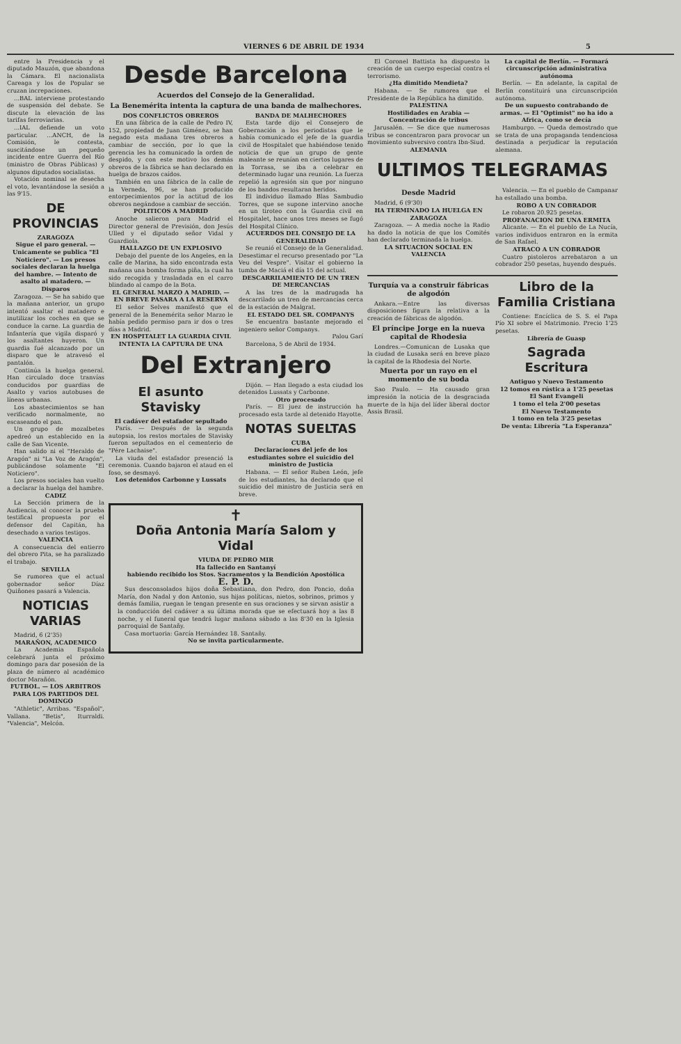VIERNES 6 DE ABRIL DE 1934 5
entre la Presidencia y el diputado Mauzón, que abandona la Cámara. El nacionalista Careaga y los de Popular se cruzan increpaciones.
...BAL interviene protestando de suspensión del debate. Se discute la elevación de las tarifas ferroviarias.
...IAL defiende un voto particular. ...ANCH, de la Comisión, le contesta, suscitándose un pequeño incidente entre Guerra del Río (ministro de Obras Públicas) y algunos diputados socialistas.
Votación nominal se desecha el voto, levantándose la sesión a las 9'15.
DE PROVINCIAS
ZARAGOZA
Sigue el paro general. — Unicamente se publica "El Noticiero". — Los presos sociales declaran la huelga del hambre. — Intento de asalto al matadero. — Disparos
Zaragoza. — Se ha sabido que la mañana anterior, un grupo intentó asaltar el matadero e inutilizar los coches en que se conduce la carne. La guardia de Infantería que vigila disparó y los asaltantes huyeron. Un guardia fué alcanzado por un disparo que le atravesó el pantalón.
Continúa la huelga general. Han circulado doce tranvías conducidos por guardias de Asalto y varios autobuses de líneas urbanas.
Los abastecimientos se han verificado normalmente, no escaseando el pan.
Un grupo de mozalbetes apedreó un establecido en la calle de San Vicente.
Han salido ni el "Heraldo de Aragón" ni "La Voz de Aragón", publicándose solamente "El Noticiero".
Los presos sociales han vuelto a declarar la huelga del hambre.
CADIZ
La Sección primera de la Audiencia, al conocer la prueba testifical propuesta por el defensor del Capitán, ha desechado a varios testigos.
VALENCIA
A consecuencia del entierro del obrero Pita, se ha paralizado el trabajo.
SEVILLA
Se rumorea que el actual gobernador señor Díaz Quiñones pasará a Valencia.
NOTICIAS VARIAS
Madrid, 6 (2'35)
MARAÑON, ACADEMICO
La Academia Española celebrará junta el próximo domingo para dar posesión de la plaza de número al académico doctor Marañón.
FUTBOL. — LOS ARBITROS PARA LOS PARTIDOS DEL DOMINGO
"Athletic", Arribas. "Español", Vallana. "Betis", Iturraldi. "Valencia", Melcón.
Desde Barcelona
Acuerdos del Consejo de la Generalidad.
La Benemérita intenta la captura de una banda de malhechores.
DOS CONFLICTOS OBREROS
En una fábrica de la calle de Pedro IV, 152, propiedad de Juan Giménez, se han negado esta mañana tres obreros a cambiar de sección, por lo que la gerencia les ha comunicado la orden de despido, y con este motivo los demás obreros de la fábrica se han declarado en huelga de brazos caídos.
También en una fábrica de la calle de la Verneda, 96, se han producido entorpecimientos por la actitud de los obreros negándose a cambiar de sección.
POLITICOS A MADRID
Anoche salieron para Madrid el Director general de Previsión, don Jesús Ulled y el diputado señor Vidal y Guardiola.
HALLAZGO DE UN EXPLOSIVO
Debajo del puente de los Angeles, en la calle de Marina, ha sido encontrada esta mañana una bomba forma piña, la cual ha sido recogida y trasladada en el carro blindado al campo de la Bota.
EL GENERAL MARZO A MADRID. — EN BREVE PASARA A LA RESERVA
El señor Selves manifestó que el general de la Benemérita señor Marzo le había pedido permiso para ir dos o tres días a Madrid.
EN HOSPITALET LA GUARDIA CIVIL INTENTA LA CAPTURA DE UNA BANDA DE MALHECHORES
Esta tarde dijo el Consejero de Gobernación a los periodistas que le había comunicado el jefe de la guardia civil de Hospitalet que habiéndose tenido noticia de que un grupo de gente maleante se reunían en ciertos lugares de la Torrasa, se iba a celebrar en determinado lugar una reunión. La fuerza repelió la agresión sin que por ninguno de los bandos resultaran heridos.
El individuo llamado Blas Sambudio Torres, que se supone intervino anoche en un tiroteo con la Guardia civil en Hospitalet, hace unos tres meses se fugó del Hospital Clínico.
ACUERDOS DEL CONSEJO DE LA GENERALIDAD
Se reunió el Consejo de la Generalidad. Desestimar el recurso presentado por "La Veu del Vespre". Visitar el gobierno la tumba de Maciá el día 15 del actual.
DESCARRILAMIENTO DE UN TREN DE MERCANCIAS
A las tres de la madrugada ha descarrilado un tren de mercancías cerca de la estación de Malgrat.
EL ESTADO DEL SR. COMPANYS
Se encuentra bastante mejorado el ingeniero señor Companys.
Palou Garí
Barcelona, 5 de Abril de 1934.
Del Extranjero
El asunto Stavisky
El cadáver del estafador sepultado
París. — Después de la segunda autopsia, los restos mortales de Stavisky fueron sepultados en el cementerio de "Pére Lachaise".
La viuda del estafador presenció la ceremonia. Cuando bajaron el ataud en el foso, se desmayó.
Los detenidos Carbonne y Lussats
Dijón. — Han llegado a esta ciudad los detenidos Lussats y Carbonne.
Otro procesado
París. — El juez de instrucción ha procesado esta tarde al detenido Hayotte.
NOTAS SUELTAS
CUBA
Declaraciones del jefe de los estudiantes sobre el suicidio del ministro de Justicia
Habana. — El señor Ruben León, jefe de los estudiantes, ha declarado que el suicidio del ministro de Justicia será en breve.
✝
Doña Antonia María Salom y Vidal
VIUDA DE PEDRO MIR
Ha fallecido en Santanyí
habiendo recibido los Stos. Sacramentos y la Bendición Apostólica
E. P. D.
Sus desconsolados hijos doña Sebastiana, don Pedro, don Poncio, doña María, don Nadal y don Antonio, sus hijas políticas, nietos, sobrinos, primos y demás familia, ruegan le tengan presente en sus oraciones y se sirvan asistir a la conducción del cadáver a su última morada que se efectuará hoy a las 8 noche, y el funeral que tendrá lugar mañana sábado a las 8'30 en la Iglesia parroquial de Santañy.
Casa mortuoria: García Hernández 18. Santañy.
No se invita particularmente.
El Coronel Battista ha dispuesto la creación de un cuerpo especial contra el terrorismo.
¿Ha dimitido Mendieta?
Habana. — Se rumorea que el Presidente de la República ha dimitido.
PALESTINA
Hostilidades en Arabia — Concentración de tribus
Jarusalén. — Se dice que numerosas tribus se concentraron para provocar un movimiento subversivo contra Ibn-Siud.
ALEMANIA
La capital de Berlín. — Formará circunscripción administrativa autónoma
Berlín. — En adelante, la capital de Berlín constituirá una circunscripción autónoma.
De un supuesto contrabando de armas. — El "Optimist" no ha ido a Africa, como se decía
Hamburgo. — Queda demostrado que se trata de una propaganda tendenciosa destinada a perjudicar la reputación alemana.
ULTIMOS TELEGRAMAS
Desde Madrid
Madrid, 6 (9'30)
HA TERMINADO LA HUELGA EN ZARAGOZA
Zaragoza. — A media noche la Radio ha dado la noticia de que los Comités han declarado terminada la huelga.
LA SITUACION SOCIAL EN VALENCIA
Valencia. — En el pueblo de Campanar ha estallado una bomba.
ROBO A UN COBRADOR
Le robaron 20.925 pesetas.
PROFANACION DE UNA ERMITA
Alicante. — En el pueblo de La Nucía, varios individuos entraron en la ermita de San Rafael.
ATRACO A UN COBRADOR
Cuatro pistoleros arrebataron a un cobrador 250 pesetas, huyendo después.
Turquía va a construir fábricas de algodón
Ankara.—Entre las diversas disposiciones figura la relativa a la creación de fábricas de algodón.
El príncipe Jorge en la nueva capital de Rhodesia
Londres.—Comunican de Lusaka que la ciudad de Lusaka será en breve plazo la capital de la Rhodesia del Norte.
Muerta por un rayo en el momento de su boda
Sao Paulo. — Ha causado gran impresión la noticia de la desgraciada muerte de la hija del líder liberal doctor Assis Brasil.
Libro de la Familia Cristiana
Contiene: Encíclica de S. S. el Papa Pío XI sobre el Matrimonio. Precio 1'25 pesetas.
Librería de Guasp
Sagrada Escritura
Antiguo y Nuevo Testamento
12 tomos en rústica a 1'25 pesetas
El Sant Evangeli
1 tomo el tela 2'00 pesetas
El Nuevo Testamento
1 tomo en tela 3'25 pesetas
De venta: Librería "La Esperanza"